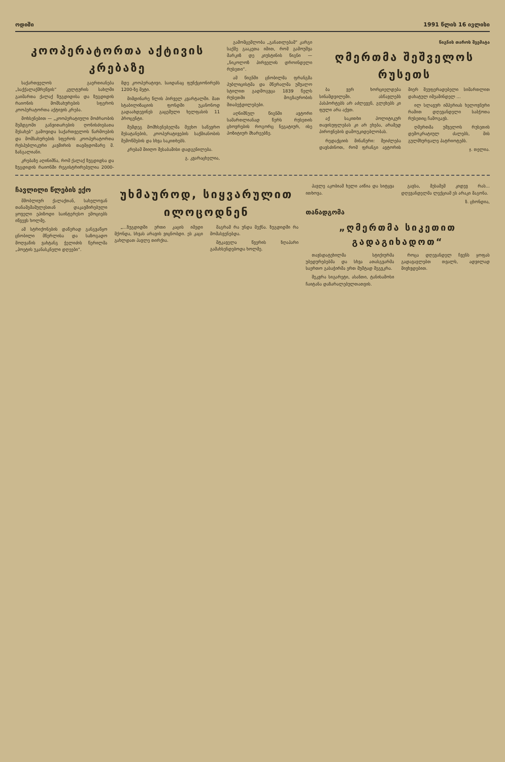ოდიში 1991 წლის 16 ივლისი
კოოპერატორთა აქტივის კრებაზე
საქართველოს გაერთიანება „საქქალაქმრეწვის“ კულტურის სახლში გაიმართა ქალაქ ზუგდიდისა და ზუგდიდის რაიონის მომსახურების სფეროს კოოპერატორთა აქტივის კრება.
მოხსენებით — „კოოპერატიული მოძრაობის შემდგომი განვითარების ღონისძიებათა შესახებ“ გამოვიდა საქართველოს წარმოების და მომსახურების სფეროს კოოპერატორთა რესპუბლიკური კავშირის თავმჯდომარე მ. ზანგალიანი.
კრებაზე აღინიშნა, რომ ქალაქ ზუგდიდსა და ზუგდიდის რაიონში რეგისტრირებულია 2000-მდე კოოპერატივი, საიდანაც ფუნქციონირებს 1200-ზე მეტი.
მიმდინარე წლის პირველ კვარტალში. მათ სტაბილიზაციის ფონდში უკანონოდ გადაახდევინეს გაცემული ხელფასის 11 პროცენტი.
შემდეგ მომხსენებელმა შეეხო საწევრო შესატანების, კოოპერატივების საქმიანობის შემოწმების და სხვა საკითხებს.
კრებამ მიიღო შესაბამისი დადგენილება.
გ. კვარაცხელია,
გამომცემლობა „განათლებამ“ კარგი საქმე გააკეთა იმით, რომ გამოუშვა მარკიზ დე კიუსტინის წიგნი — „ნიკოლოზ პირველის დროინდელი რუსეთი“.
ამ წიგნში ცნობილმა ფრანგმა პუბლიცისტმა და მწერალმა უშუალო სტილით გადმოგვცა 1839 წელს რუსეთში მოგზაურობის შთაბეჭდილებები.
აღნიშნულ წიგნში ავტორი სამართლიანად წერს რუსეთის ცხოვრების როგორც ნეგატიურ, ისე პოზიტიურ მხარეებზე.
წიგნის თაროს შეემატა
ღმერთმა შეშველოს რუსეთს
ბა ვერ ხორციელდება სინამდვილეში. ასწავლებს პასპორტებს არ აძლევენ, გლეხებს კი ფული არა აქვთ.
აქ საკითხი პოლიტიკურ თავისუფლებას კი არ ეხება, არამედ პიროვნების დამოუკიდებლობას.
რედაქციის მინაწერი: შეიძლება დავსძინოთ, რომ ფრანგი ავტორის მიერ შეუფერადებელი სიმართლით დახატულ იმეამინდელ ...
ილ სლავურ იმპერიას ხელოვნური რამით დღევანდელი საბჭოთა რუსეთიც ჩამოგავს.
ღმერთმა უშველოს რუსეთის დემოკრატიულ ძალებს, მის გულმხურვალე პატრიოტებს.
ჯ. თელია.
ჩავლილი წლების ექო
მშობლიურ ქალაქთან, სახელოვან თანამემამულესთან დაკავშირებული ყოველი ეპიზოდი საინტერესო ემოციებს იწვევს ხოლმე.
ამ სტრიქონების დაწერად განგვაწყო ცნობილი მწერლისა და საზოგადო მოღვაწის ვახტანგ ჭელიძის წერილმა „პოეტის უკანასკნელი დღეები“.
უხმაუროდ, სიყვარულით ილოცოდნენ
„...ზუგდიდში ერთი კაცის იმედი მქონდა, სხვას არავის ვიცნობდი. ეს კაცი გახლდათ პავლე თირქია.
მაგრამ რა უნდა მექნა. ზუგდიდში რა მომასვენებდა.
მტკაველა წვერის ზღაპარი გამახსენდებოდა ხოლმე.
პავლე აკობიამ ხელი აიწია და სიტყვა ითხოვა.
გავსა, მესამემ კიდევ რას... დღევანდელმა ლექციამ ეს არაკი მაგონა.
ზ. ცხონდია,
თანადგომა
„ღმერთმა სიკეთით გადაგიხადოთ“
თავსდატეხილმა სტიქიურმა უბედურებებმა და სხვა ათასგვარმა საერთო გასაჭირმა ერთ მუშტად შეგვკრა.
შეკვრა სიგარეტი, ასანთი, ტანისამოსი ჩაიტანა დაზარალებულთათვის.
როცა დღევანდელ ჩვენს ყოფას გადავავლებთ თვალს, ადვილად მივხვდებით.